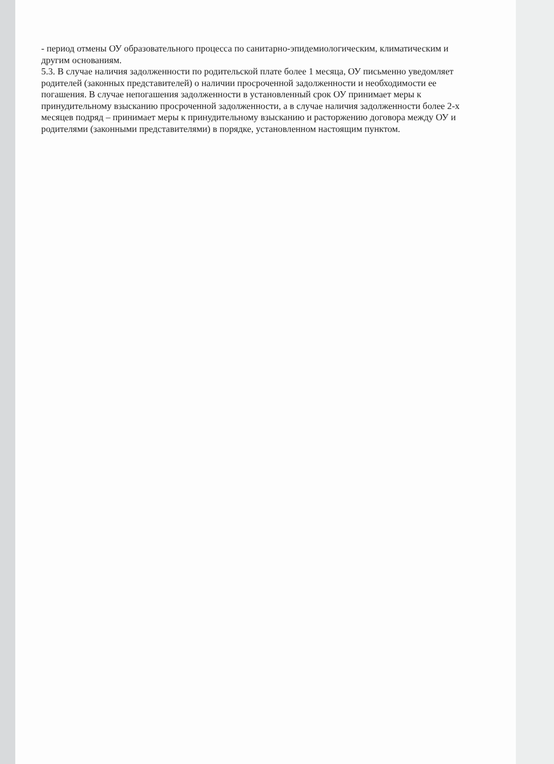- период отмены ОУ образовательного процесса по санитарно-эпидемиологическим, климатическим и другим основаниям.
5.3. В случае наличия задолженности по родительской плате более 1 месяца, ОУ письменно уведомляет родителей (законных представителей) о наличии просроченной задолженности и необходимости ее погашения. В случае непогашения задолженности в установленный срок ОУ принимает меры к принудительному взысканию просроченной задолженности, а в случае наличия задолженности более 2-х месяцев подряд – принимает меры к принудительному взысканию и расторжению договора между ОУ и родителями (законными представителями) в порядке, установленном настоящим пунктом.